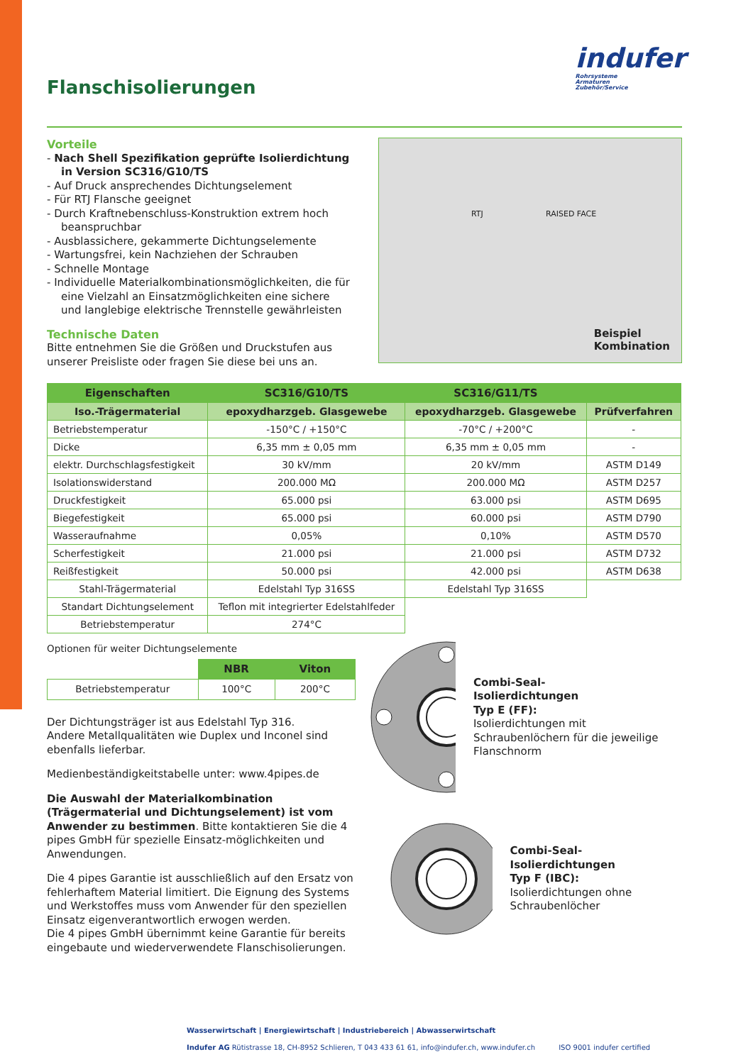indufer
Rohrsysteme
Armaturen
Zubehör/Service
Flanschisolierungen
Vorteile
- Nach Shell Spezifikation geprüfte Isolierdichtung in Version SC316/G10/TS
- Auf Druck ansprechendes Dichtungselement
- Für RTJ Flansche geeignet
- Durch Kraftnebenschluss-Konstruktion extrem hoch beanspruchbar
- Ausblassichere, gekammerte Dichtungselemente
- Wartungsfrei, kein Nachziehen der Schrauben
- Schnelle Montage
- Individuelle Materialkombinationsmöglichkeiten, die für eine Vielzahl an Einsatzmöglichkeiten eine sichere und langlebige elektrische Trennstelle gewährleisten
Technische Daten
Bitte entnehmen Sie die Größen und Druckstufen aus unserer Preisliste oder fragen Sie diese bei uns an.
RTJ RAISED FACE
Beispiel
Kombination
| Eigenschaften | SC316/G10/TS | SC316/G11/TS | |
| --- | --- | --- | --- |
| Iso.-Trägermaterial | epoxydharzgeb. Glasgewebe | epoxydharzgeb. Glasgewebe | Prüfverfahren |
| Betriebstemperatur | -150°C / +150°C | -70°C / +200°C | - |
| Dicke | 6,35 mm ± 0,05 mm | 6,35 mm ± 0,05 mm | - |
| elektr. Durchschlagsfestigkeit | 30 kV/mm | 20 kV/mm | ASTM D149 |
| Isolationswiderstand | 200.000 MΩ | 200.000 MΩ | ASTM D257 |
| Druckfestigkeit | 65.000 psi | 63.000 psi | ASTM D695 |
| Biegefestigkeit | 65.000 psi | 60.000 psi | ASTM D790 |
| Wasseraufnahme | 0,05% | 0,10% | ASTM D570 |
| Scherfestigkeit | 21.000 psi | 21.000 psi | ASTM D732 |
| Reißfestigkeit | 50.000 psi | 42.000 psi | ASTM D638 |
| Stahl-Trägermaterial | Edelstahl Typ 316SS | Edelstahl Typ 316SS | |
| Standart Dichtungselement | Teflon mit integrierter Edelstahlfeder | | |
| Betriebstemperatur | 274°C | | |
Optionen für weiter Dichtungselemente
| | NBR | Viton |
| Betriebstemperatur | 100°C | 200°C |
Der Dichtungsträger ist aus Edelstahl Typ 316.
Andere Metallqualitäten wie Duplex und Inconel sind ebenfalls lieferbar.
Medienbeständigkeitstabelle unter: www.4pipes.de
Die Auswahl der Materialkombination (Trägermaterial und Dichtungselement) ist vom Anwender zu bestimmen. Bitte kontaktieren Sie die 4 pipes GmbH für spezielle Einsatz-möglichkeiten und Anwendungen.
Die 4 pipes Garantie ist ausschließlich auf den Ersatz von fehlerhaftem Material limitiert. Die Eignung des Systems und Werkstoffes muss vom Anwender für den speziellen Einsatz eigenverantwortlich erwogen werden.
Die 4 pipes GmbH übernimmt keine Garantie für bereits eingebaute und wiederverwendete Flanschisolierungen.
Combi-Seal-
Isolierdichtungen
Typ E (FF):
Isolierdichtungen mit Schraubenlöchern für die jeweilige Flanschnorm
Combi-Seal-
Isolierdichtungen
Typ F (IBC):
Isolierdichtungen ohne Schraubenlöcher
Wasserwirtschaft | Energiewirtschaft | Industriebereich | Abwasserwirtschaft
Indufer AG Rütistrasse 18, CH-8952 Schlieren, T 043 433 61 61, info@indufer.ch, www.indufer.ch ISO 9001 indufer certified